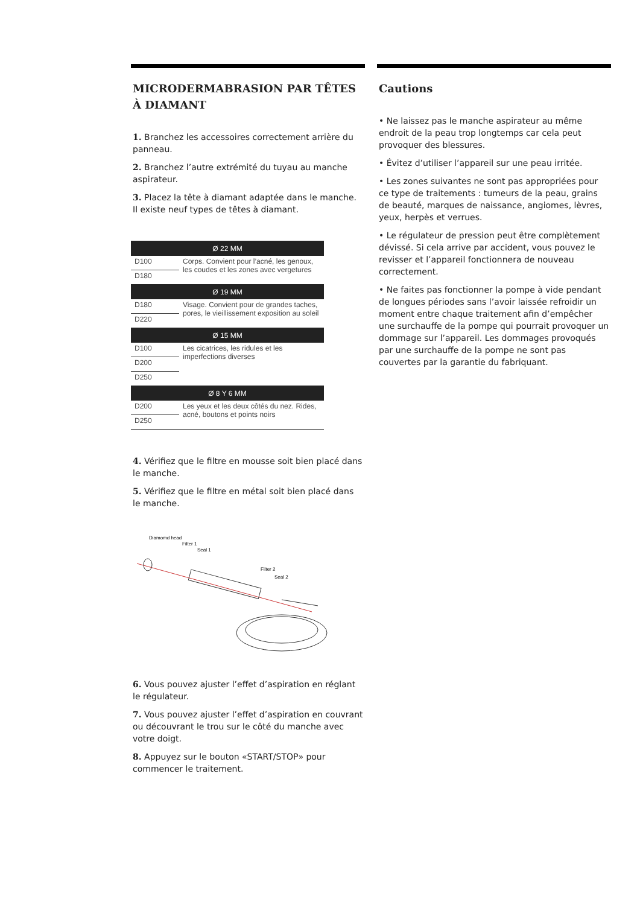MICRODERMABRASION PAR TÊTES À DIAMANT
1. Branchez les accessoires correctement arrière du panneau.
2. Branchez l’autre extrémité du tuyau au manche aspirateur.
3. Placez la tête à diamant adaptée dans le manche. Il existe neuf types de têtes à diamant.
| Ø 22 MM | |
| --- | --- |
| D100 | Corps. Convient pour l’acné, les genoux, les coudes et les zones avec vergetures |
| D180 | |
| Ø 19 MM | |
| D180 | Visage. Convient pour de grandes taches, pores, le vieillissement exposition au soleil |
| D220 | |
| Ø 15 MM | |
| D100 | Les cicatrices, les ridules et les imperfections diverses |
| D200 | |
| D250 | |
| Ø 8 Y 6 MM | |
| D200 | Les yeux et les deux côtés du nez. Rides, acné, boutons et points noirs |
| D250 | |
4. Vérifiez que le filtre en mousse soit bien placé dans le manche.
5. Vérifiez que le filtre en métal soit bien placé dans le manche.
Diamomd head
Filter 1
Seal 1
Filter 2
Seal 2
6. Vous pouvez ajuster l’effet d’aspiration en réglant le régulateur.
7. Vous pouvez ajuster l’effet d’aspiration en couvrant ou découvrant le trou sur le côté du manche avec votre doigt.
8. Appuyez sur le bouton «START/STOP» pour commencer le traitement.
Cautions
• Ne laissez pas le manche aspirateur au même endroit de la peau trop longtemps car cela peut provoquer des blessures.
• Évitez d’utiliser l’appareil sur une peau irritée.
• Les zones suivantes ne sont pas appropriées pour ce type de traitements : tumeurs de la peau, grains de beauté, marques de naissance, angiomes, lèvres, yeux, herpès et verrues.
• Le régulateur de pression peut être complètement dévissé. Si cela arrive par accident, vous pouvez le revisser et l’appareil fonctionnera de nouveau correctement.
• Ne faites pas fonctionner la pompe à vide pendant de longues périodes sans l’avoir laissée refroidir un moment entre chaque traitement afin d’empêcher une surchauffe de la pompe qui pourrait provoquer un dommage sur l’appareil. Les dommages provoqués par une surchauffe de la pompe ne sont pas couvertes par la garantie du fabriquant.